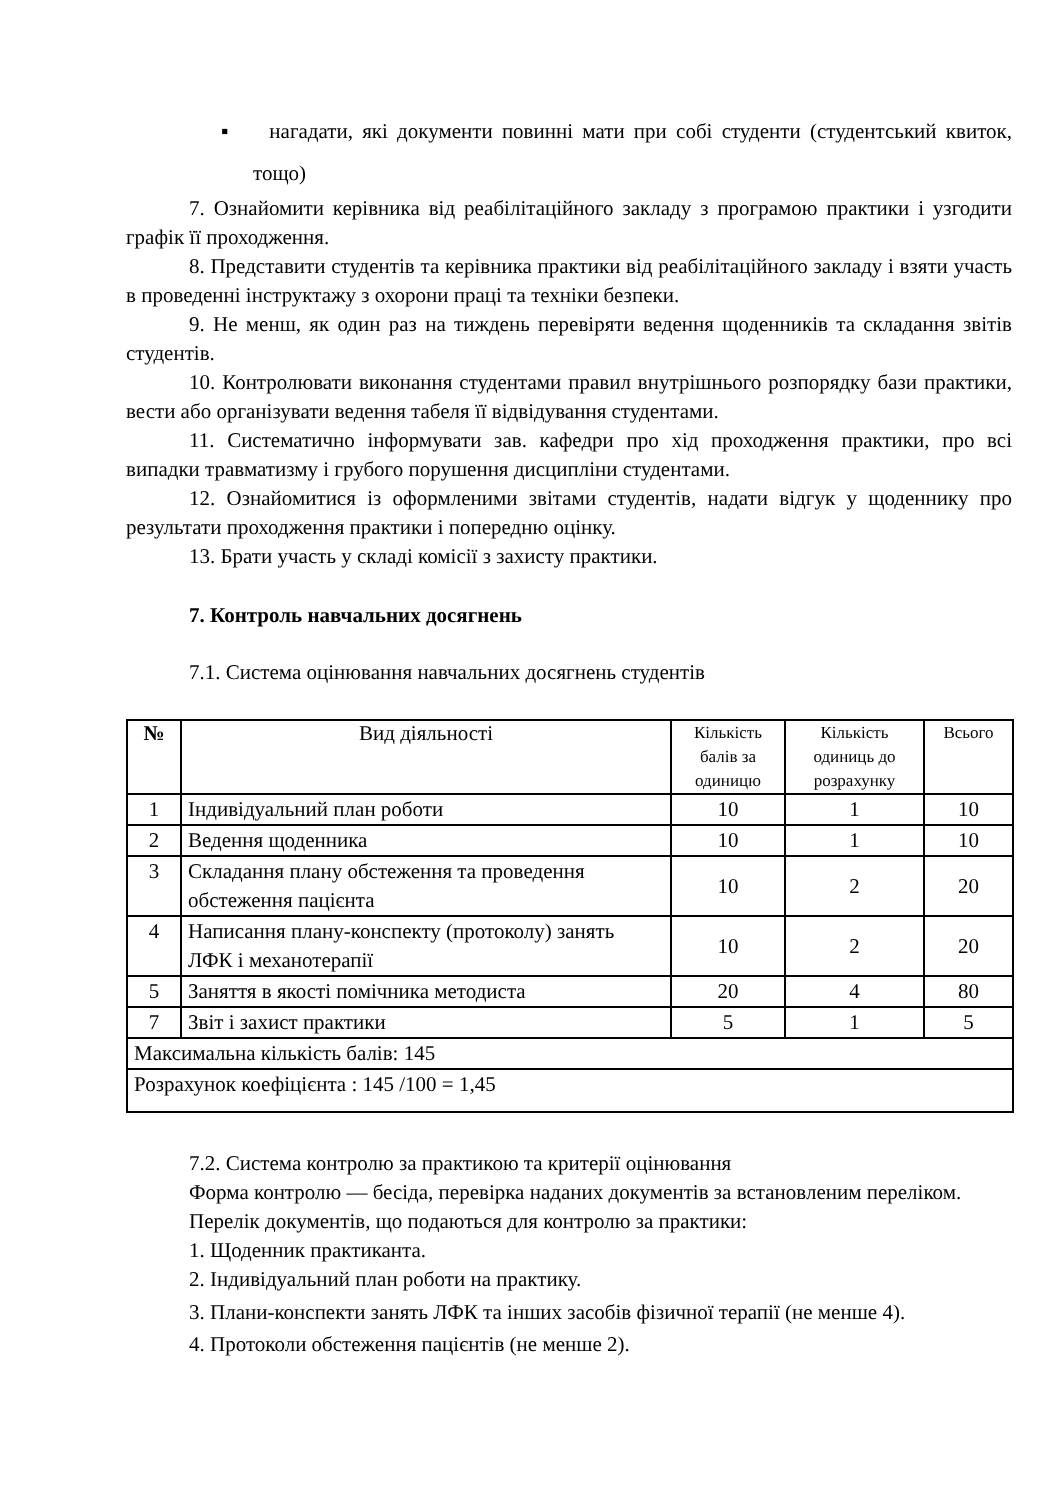▪ нагадати, які документи повинні мати при собі студенти (студентський квиток, тощо)
7. Ознайомити керівника від реабілітаційного закладу з програмою практики і узгодити графік її проходження.
8. Представити студентів та керівника практики від реабілітаційного закладу і взяти участь в проведенні інструктажу з охорони праці та техніки безпеки.
9. Не менш, як один раз на тиждень перевіряти ведення щоденників та складання звітів студентів.
10. Контролювати виконання студентами правил внутрішнього розпорядку бази практики, вести або організувати ведення табеля її відвідування студентами.
11. Систематично інформувати зав. кафедри про хід проходження практики, про всі випадки травматизму і грубого порушення дисципліни студентами.
12. Ознайомитися із оформленими звітами студентів, надати відгук у щоденнику про результати проходження практики і попередню оцінку.
13. Брати участь у складі комісії з захисту практики.
7. Контроль навчальних досягнень
7.1. Система оцінювання навчальних досягнень студентів
| № | Вид діяльності | Кількість балів за одиницю | Кількість одиниць до розрахунку | Всього |
| --- | --- | --- | --- | --- |
| 1 | Індивідуальний план роботи | 10 | 1 | 10 |
| 2 | Ведення щоденника | 10 | 1 | 10 |
| 3 | Складання плану обстеження та проведення обстеження пацієнта | 10 | 2 | 20 |
| 4 | Написання плану-конспекту (протоколу) занять ЛФК і механотерапії | 10 | 2 | 20 |
| 5 | Заняття в якості помічника методиста | 20 | 4 | 80 |
| 7 | Звіт і захист практики | 5 | 1 | 5 |
| Максимальна кількість балів: 145 | | | | |
| Розрахунок коефіцієнта : 145 /100 = 1,45 | | | | |
7.2. Система контролю за практикою та критерії оцінювання
Форма контролю — бесіда, перевірка наданих документів за встановленим переліком.
Перелік документів, що подаються для контролю за практики:
1. Щоденник практиканта.
2. Індивідуальний план роботи на практику.
3. Плани-конспекти занять ЛФК та інших засобів фізичної терапії (не менше 4).
4. Протоколи обстеження пацієнтів (не менше 2).